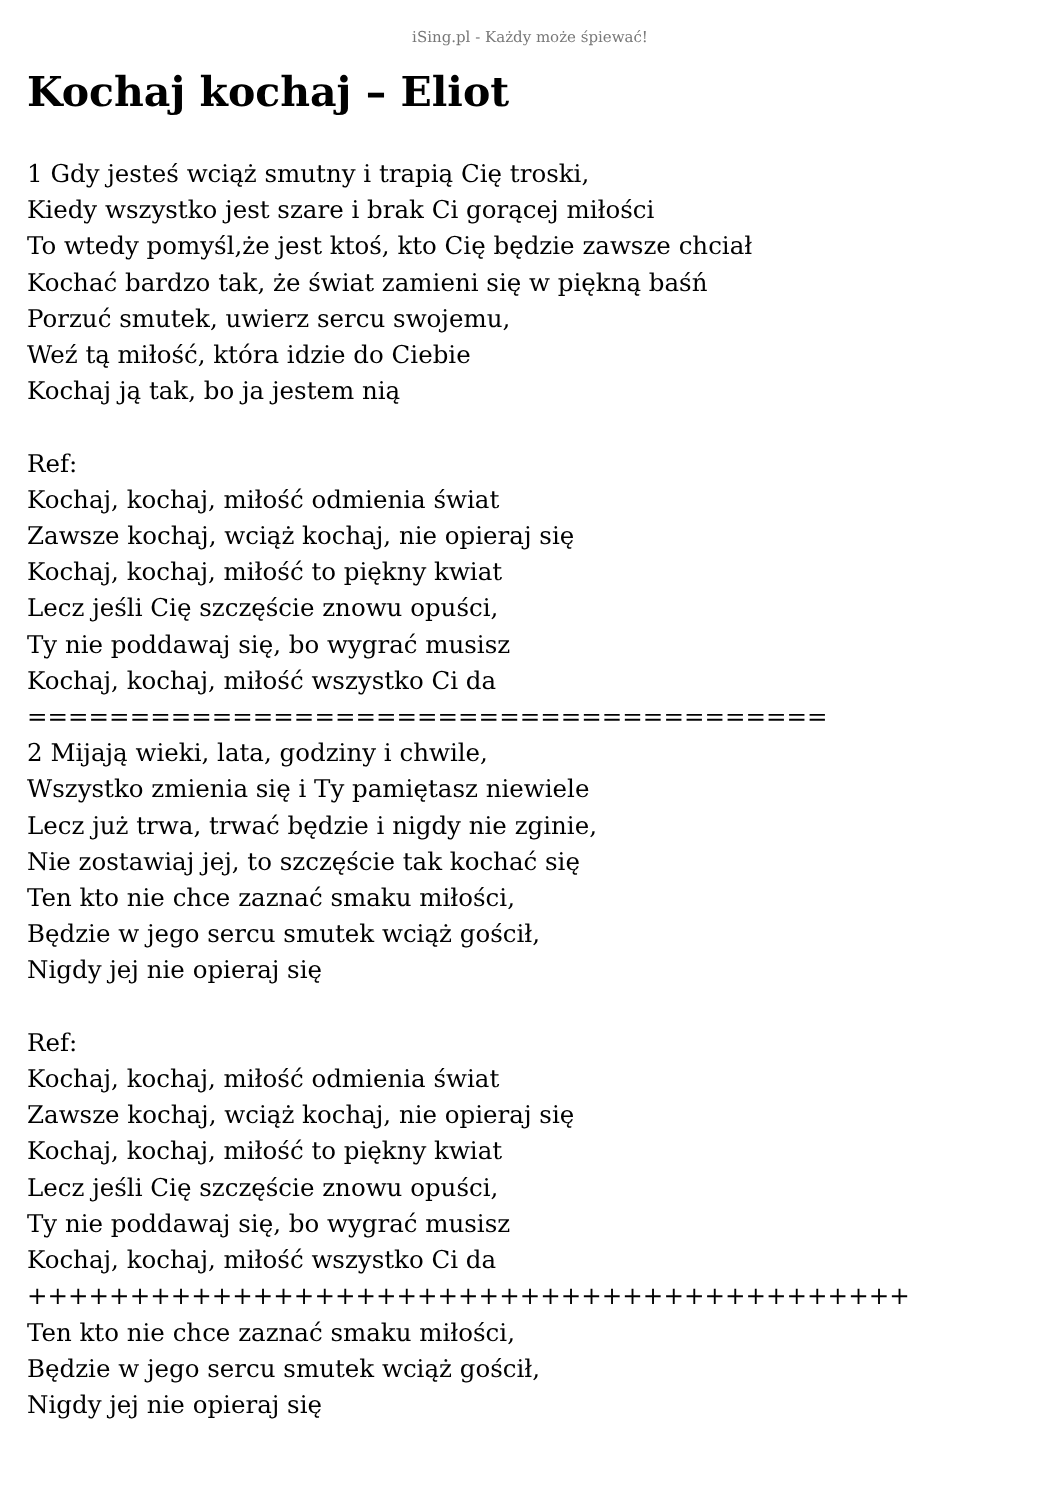iSing.pl - Każdy może śpiewać!
Kochaj kochaj – Eliot
1 Gdy jesteś wciąż smutny i trapią Cię troski, Kiedy wszystko jest szare i brak Ci gorącej miłości To wtedy pomyśl,że jest ktoś, kto Cię będzie zawsze chciał Kochać bardzo tak, że świat zamieni się w piękną baśń Porzuć smutek, uwierz sercu swojemu, Weź tą miłość, która idzie do Ciebie Kochaj ją tak, bo ja jestem nią Ref: Kochaj, kochaj, miłość odmienia świat Zawsze kochaj, wciąż kochaj, nie opieraj się Kochaj, kochaj, miłość to piękny kwiat Lecz jeśli Cię szczęście znowu opuści, Ty nie poddawaj się, bo wygrać musisz Kochaj, kochaj, miłość wszystko Ci da ======================================= 2 Mijają wieki, lata, godziny i chwile, Wszystko zmienia się i Ty pamiętasz niewiele Lecz już trwa, trwać będzie i nigdy nie zginie, Nie zostawiaj jej, to szczęście tak kochać się Ten kto nie chce zaznać smaku miłości, Będzie w jego sercu smutek wciąż gościł, Nigdy jej nie opieraj się Ref: Kochaj, kochaj, miłość odmienia świat Zawsze kochaj, wciąż kochaj, nie opieraj się Kochaj, kochaj, miłość to piękny kwiat Lecz jeśli Cię szczęście znowu opuści, Ty nie poddawaj się, bo wygrać musisz Kochaj, kochaj, miłość wszystko Ci da +++++++++++++++++++++++++++++++++++++++++++ Ten kto nie chce zaznać smaku miłości, Będzie w jego sercu smutek wciąż gościł, Nigdy jej nie opieraj się